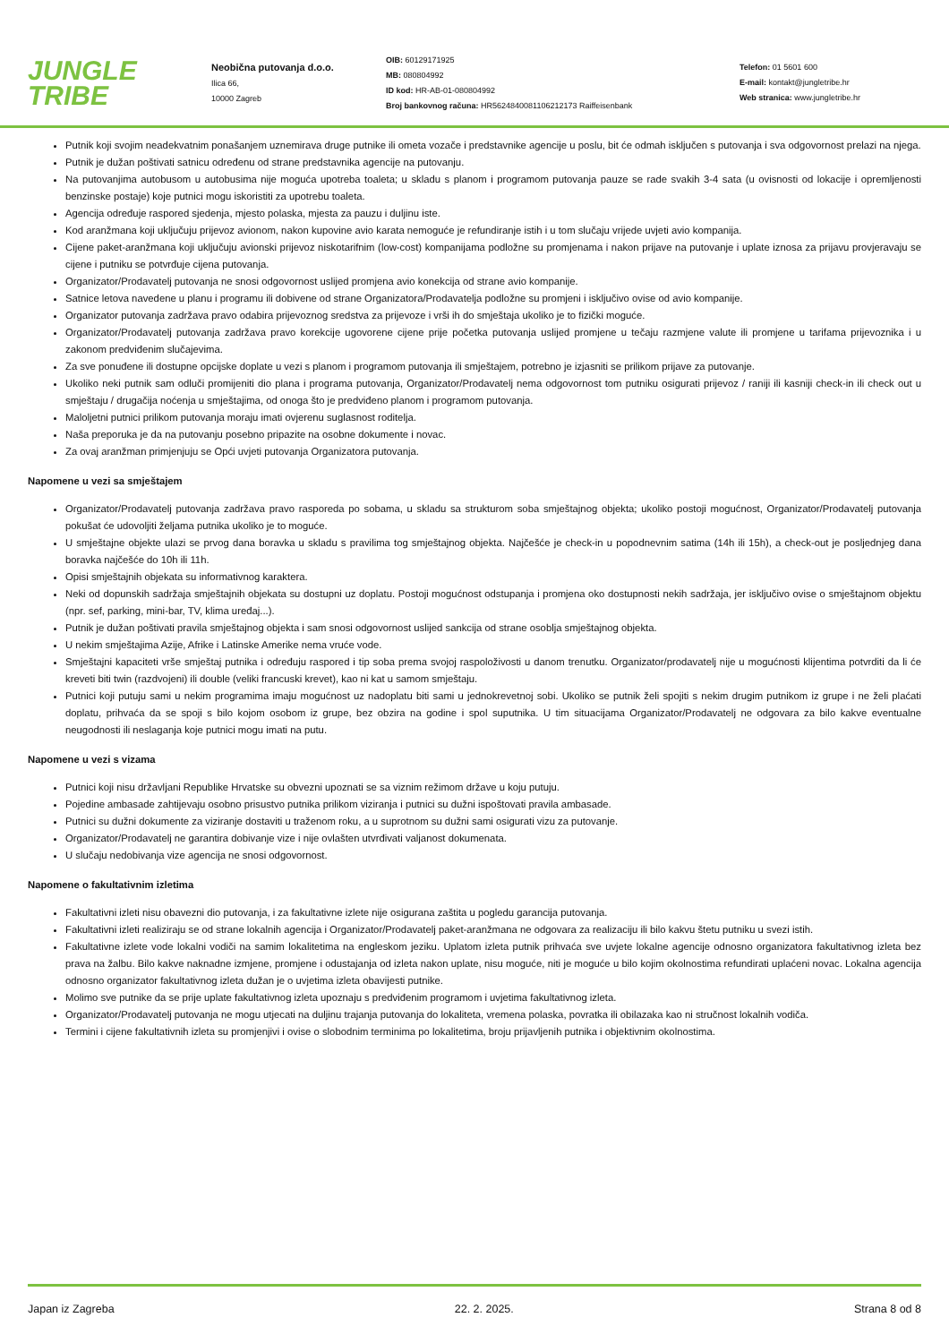JUNGLE
TRIBE
Neobična putovanja d.o.o.
Ilica 66,
10000 Zagreb
OIB: 60129171925
MB: 080804992
ID kod: HR-AB-01-080804992
Broj bankovnog računa: HR5624840081106212173 Raiffeisenbank
Telefon: 01 5601 600
E-mail: kontakt@jungletribe.hr
Web stranica: www.jungletribe.hr
Putnik koji svojim neadekvatnim ponašanjem uznemirava druge putnike ili ometa vozače i predstavnike agencije u poslu, bit će odmah isključen s putovanja i sva odgovornost prelazi na njega.
Putnik je dužan poštivati satnicu određenu od strane predstavnika agencije na putovanju.
Na putovanjima autobusom u autobusima nije moguća upotreba toaleta; u skladu s planom i programom putovanja pauze se rade svakih 3-4 sata (u ovisnosti od lokacije i opremljenosti benzinske postaje) koje putnici mogu iskoristiti za upotrebu toaleta.
Agencija određuje raspored sjedenja, mjesto polaska, mjesta za pauzu i duljinu iste.
Kod aranžmana koji uključuju prijevoz avionom, nakon kupovine avio karata nemoguće je refundiranje istih i u tom slučaju vrijede uvjeti avio kompanija.
Cijene paket-aranžmana koji uključuju avionski prijevoz niskotarifnim (low-cost) kompanijama podložne su promjenama i nakon prijave na putovanje i uplate iznosa za prijavu provjeravaju se cijene i putniku se potvrđuje cijena putovanja.
Organizator/Prodavatelj putovanja ne snosi odgovornost uslijed promjena avio konekcija od strane avio kompanije.
Satnice letova navedene u planu i programu ili dobivene od strane Organizatora/Prodavatelja podložne su promjeni i isključivo ovise od avio kompanije.
Organizator putovanja zadržava pravo odabira prijevoznog sredstva za prijevoze i vrši ih do smještaja ukoliko je to fizički moguće.
Organizator/Prodavatelj putovanja zadržava pravo korekcije ugovorene cijene prije početka putovanja uslijed promjene u tečaju razmjene valute ili promjene u tarifama prijevoznika i u zakonom predviđenim slučajevima.
Za sve ponuđene ili dostupne opcijske doplate u vezi s planom i programom putovanja ili smještajem, potrebno je izjasniti se prilikom prijave za putovanje.
Ukoliko neki putnik sam odluči promijeniti dio plana i programa putovanja, Organizator/Prodavatelj nema odgovornost tom putniku osigurati prijevoz / raniji ili kasniji check-in ili check out u smještaju / drugačija noćenja u smještajima, od onoga što je predviđeno planom i programom putovanja.
Maloljetni putnici prilikom putovanja moraju imati ovjerenu suglasnost roditelja.
Naša preporuka je da na putovanju posebno pripazite na osobne dokumente i novac.
Za ovaj aranžman primjenjuju se Opći uvjeti putovanja Organizatora putovanja.
Napomene u vezi sa smještajem
Organizator/Prodavatelj putovanja zadržava pravo rasporeda po sobama, u skladu sa strukturom soba smještajnog objekta; ukoliko postoji mogućnost, Organizator/Prodavatelj putovanja pokušat će udovoljiti željama putnika ukoliko je to moguće.
U smještajne objekte ulazi se prvog dana boravka u skladu s pravilima tog smještajnog objekta. Najčešće je check-in u popodnevnim satima (14h ili 15h), a check-out je posljednjeg dana boravka najčešće do 10h ili 11h.
Opisi smještajnih objekata su informativnog karaktera.
Neki od dopunskih sadržaja smještajnih objekata su dostupni uz doplatu. Postoji mogućnost odstupanja i promjena oko dostupnosti nekih sadržaja, jer isključivo ovise o smještajnom objektu (npr. sef, parking, mini-bar, TV, klima uređaj...).
Putnik je dužan poštivati pravila smještajnog objekta i sam snosi odgovornost uslijed sankcija od strane osoblja smještajnog objekta.
U nekim smještajima Azije, Afrike i Latinske Amerike nema vruće vode.
Smještajni kapaciteti vrše smještaj putnika i određuju raspored i tip soba prema svojoj raspoloživosti u danom trenutku. Organizator/prodavatelj nije u mogućnosti klijentima potvrditi da li će kreveti biti twin (razdvojeni) ili double (veliki francuski krevet), kao ni kat u samom smještaju.
Putnici koji putuju sami u nekim programima imaju mogućnost uz nadoplatu biti sami u jednokrevetnoj sobi. Ukoliko se putnik želi spojiti s nekim drugim putnikom iz grupe i ne želi plaćati doplatu, prihvaća da se spoji s bilo kojom osobom iz grupe, bez obzira na godine i spol suputnika. U tim situacijama Organizator/Prodavatelj ne odgovara za bilo kakve eventualne neugodnosti ili neslaganja koje putnici mogu imati na putu.
Napomene u vezi s vizama
Putnici koji nisu državljani Republike Hrvatske su obvezni upoznati se sa viznim režimom države u koju putuju.
Pojedine ambasade zahtijevaju osobno prisustvo putnika prilikom viziranja i putnici su dužni ispoštovati pravila ambasade.
Putnici su dužni dokumente za viziranje dostaviti u traženom roku, a u suprotnom su dužni sami osigurati vizu za putovanje.
Organizator/Prodavatelj ne garantira dobivanje vize i nije ovlašten utvrđivati valjanost dokumenata.
U slučaju nedobivanja vize agencija ne snosi odgovornost.
Napomene o fakultativnim izletima
Fakultativni izleti nisu obavezni dio putovanja, i za fakultativne izlete nije osigurana zaštita u pogledu garancija putovanja.
Fakultativni izleti realiziraju se od strane lokalnih agencija i Organizator/Prodavatelj paket-aranžmana ne odgovara za realizaciju ili bilo kakvu štetu putniku u svezi istih.
Fakultativne izlete vode lokalni vodiči na samim lokalitetima na engleskom jeziku. Uplatom izleta putnik prihvaća sve uvjete lokalne agencije odnosno organizatora fakultativnog izleta bez prava na žalbu. Bilo kakve naknadne izmjene, promjene i odustajanja od izleta nakon uplate, nisu moguće, niti je moguće u bilo kojim okolnostima refundirati uplaćeni novac. Lokalna agencija odnosno organizator fakultativnog izleta dužan je o uvjetima izleta obavijesti putnike.
Molimo sve putnike da se prije uplate fakultativnog izleta upoznaju s predviđenim programom i uvjetima fakultativnog izleta.
Organizator/Prodavatelj putovanja ne mogu utjecati na duljinu trajanja putovanja do lokaliteta, vremena polaska, povratka ili obilazaka kao ni stručnost lokalnih vodiča.
Termini i cijene fakultativnih izleta su promjenjivi i ovise o slobodnim terminima po lokalitetima, broju prijavljenih putnika i objektivnim okolnostima.
Japan iz Zagreba 22. 2. 2025. Strana 8 od 8